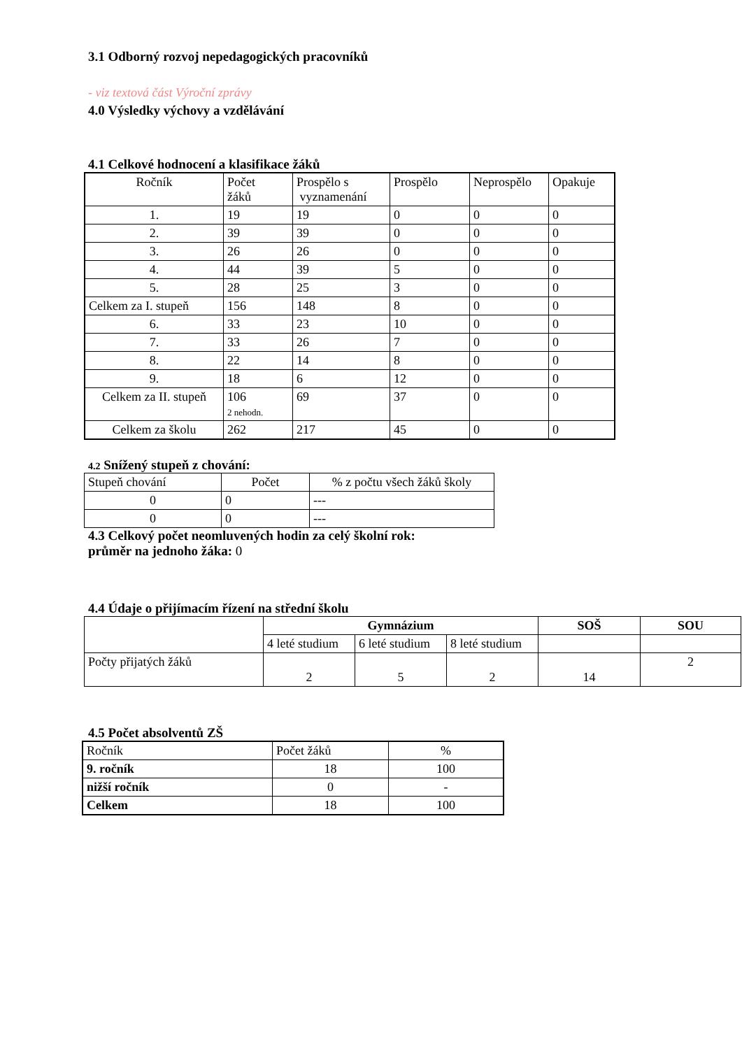3.1 Odborný rozvoj nepedagogických pracovníků
- viz textová část Výroční zprávy
4.0 Výsledky výchovy a vzdělávání
4.1 Celkové hodnocení a klasifikace žáků
| Ročník | Počet žáků | Prospělo s vyznamenání | Prospělo | Neprospělo | Opakuje |
| --- | --- | --- | --- | --- | --- |
| 1. | 19 | 19 | 0 | 0 | 0 |
| 2. | 39 | 39 | 0 | 0 | 0 |
| 3. | 26 | 26 | 0 | 0 | 0 |
| 4. | 44 | 39 | 5 | 0 | 0 |
| 5. | 28 | 25 | 3 | 0 | 0 |
| Celkem za I. stupeň | 156 | 148 | 8 | 0 | 0 |
| 6. | 33 | 23 | 10 | 0 | 0 |
| 7. | 33 | 26 | 7 | 0 | 0 |
| 8. | 22 | 14 | 8 | 0 | 0 |
| 9. | 18 | 6 | 12 | 0 | 0 |
| Celkem za II. stupeň | 106 2 nehodn. | 69 | 37 | 0 | 0 |
| Celkem za školu | 262 | 217 | 45 | 0 | 0 |
4.2 Snížený stupeň z chování:
| Stupeň chování | Počet | % z počtu všech žáků školy |
| 0 | 0 | --- |
| 0 | 0 | --- |
4.3 Celkový počet neomluvených hodin za celý školní rok:
průměr na jednoho žáka: 0
4.4 Údaje o přijímacím řízení na střední školu
| | Gymnázium | | | SOŠ | SOU |
| | 4 leté studium | 6 leté studium | 8 leté studium | | |
| Počty přijatých žáků | 2 | 5 | 2 | 14 | 2 |
4.5 Počet absolventů ZŠ
| Ročník | Počet žáků | % |
| 9. ročník | 18 | 100 |
| nižší ročník | 0 | - |
| Celkem | 18 | 100 |